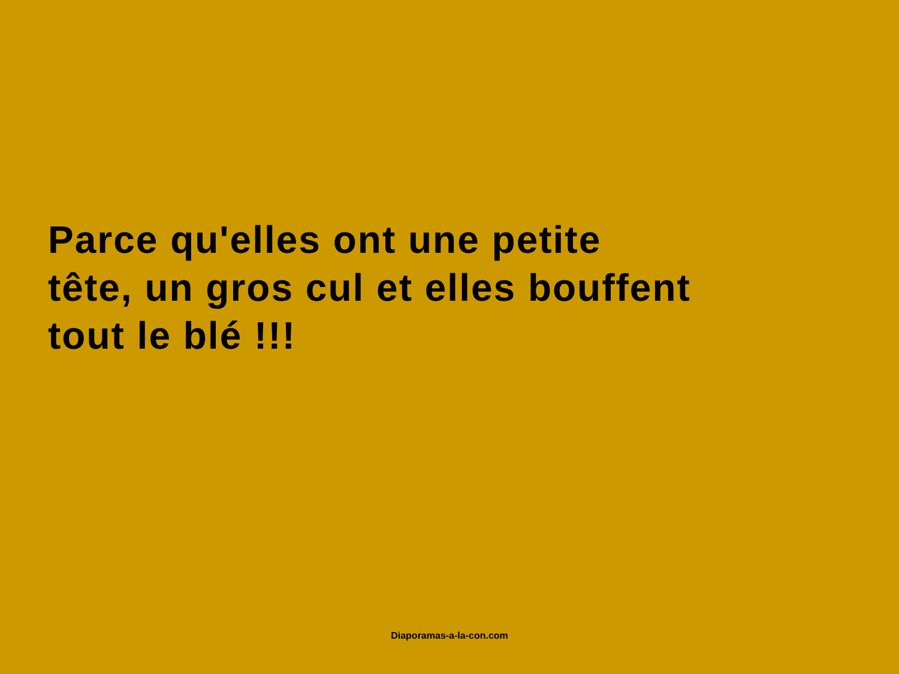Parce qu'elles ont une petite
tête, un gros cul et elles bouffent
tout le blé !!!
Diaporamas-a-la-con.com